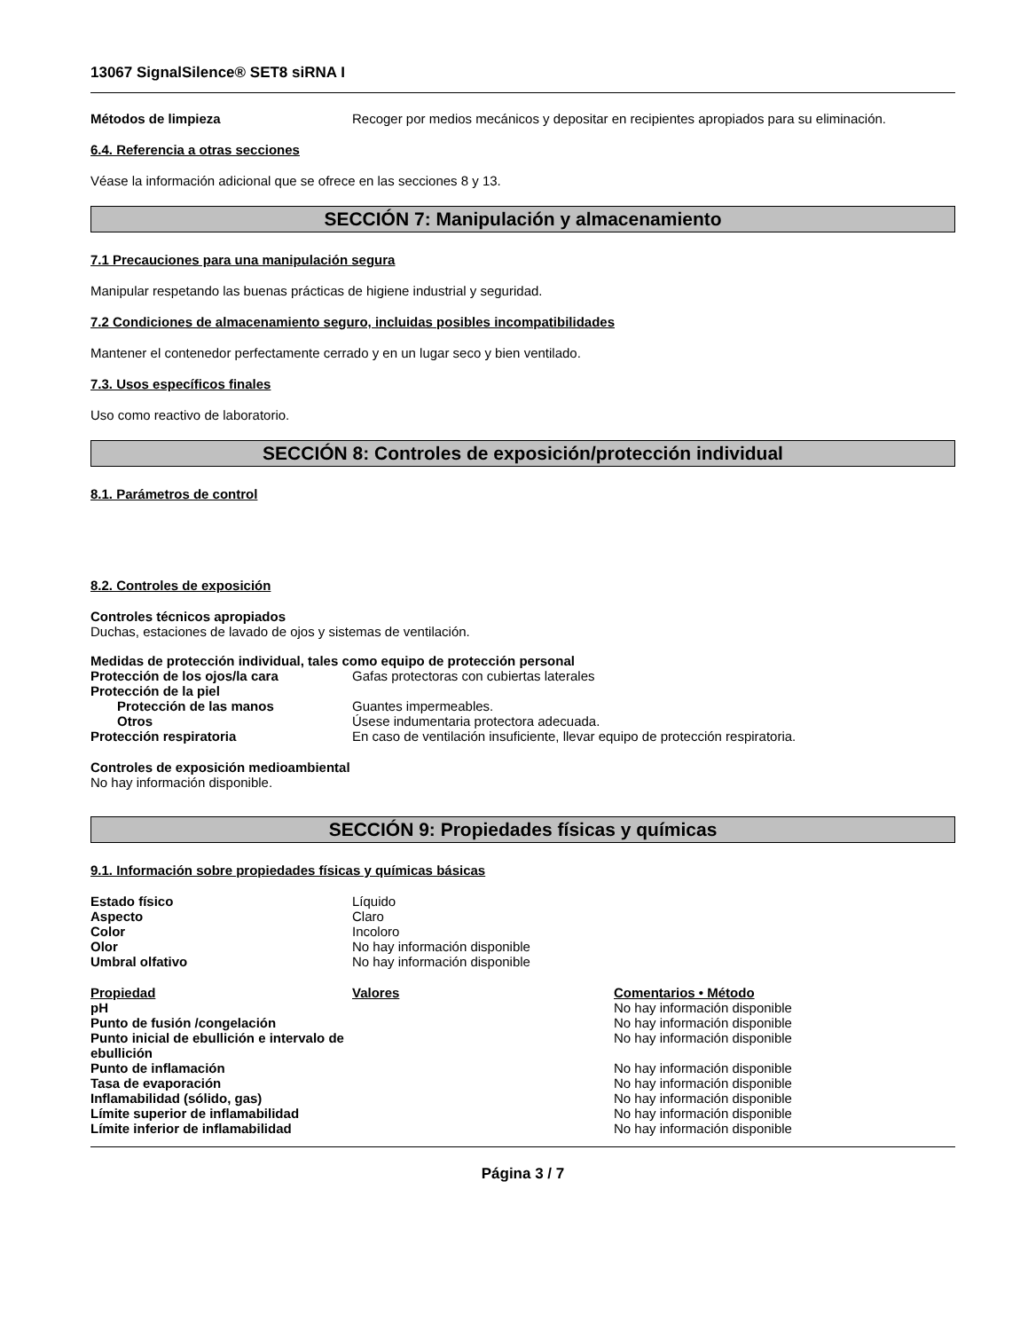13067 SignalSilence® SET8 siRNA I
| Métodos de limpieza | Recoger por medios mecánicos y depositar en recipientes apropiados para su eliminación. |
6.4. Referencia a otras secciones
Véase la información adicional que se ofrece en las secciones 8 y 13.
SECCIÓN 7: Manipulación y almacenamiento
7.1 Precauciones para una manipulación segura
Manipular respetando las buenas prácticas de higiene industrial y seguridad.
7.2 Condiciones de almacenamiento seguro, incluidas posibles incompatibilidades
Mantener el contenedor perfectamente cerrado y en un lugar seco y bien ventilado.
7.3. Usos específicos finales
Uso como reactivo de laboratorio.
SECCIÓN 8: Controles de exposición/protección individual
8.1. Parámetros de control
8.2. Controles de exposición
Controles técnicos apropiados
Duchas, estaciones de lavado de ojos y sistemas de ventilación.
Medidas de protección individual, tales como equipo de protección personal
| Protección de los ojos/la cara | Gafas protectoras con cubiertas laterales |
| Protección de la piel | |
| Protección de las manos | Guantes impermeables. |
| Otros | Úsese indumentaria protectora adecuada. |
| Protección respiratoria | En caso de ventilación insuficiente, llevar equipo de protección respiratoria. |
Controles de exposición medioambiental
No hay información disponible.
SECCIÓN 9: Propiedades físicas y químicas
9.1. Información sobre propiedades físicas y químicas básicas
| Estado físico | Líquido |
| Aspecto | Claro |
| Color | Incoloro |
| Olor | No hay información disponible |
| Umbral olfativo | No hay información disponible |
| Propiedad | Valores | Comentarios • Método |
| --- | --- | --- |
| pH | | No hay información disponible |
| Punto de fusión /congelación | | No hay información disponible |
| Punto inicial de ebullición e intervalo de ebullición | | No hay información disponible |
| Punto de inflamación | | No hay información disponible |
| Tasa de evaporación | | No hay información disponible |
| Inflamabilidad (sólido, gas) | | No hay información disponible |
| Límite superior de inflamabilidad | | No hay información disponible |
| Límite inferior de inflamabilidad | | No hay información disponible |
Página 3 / 7